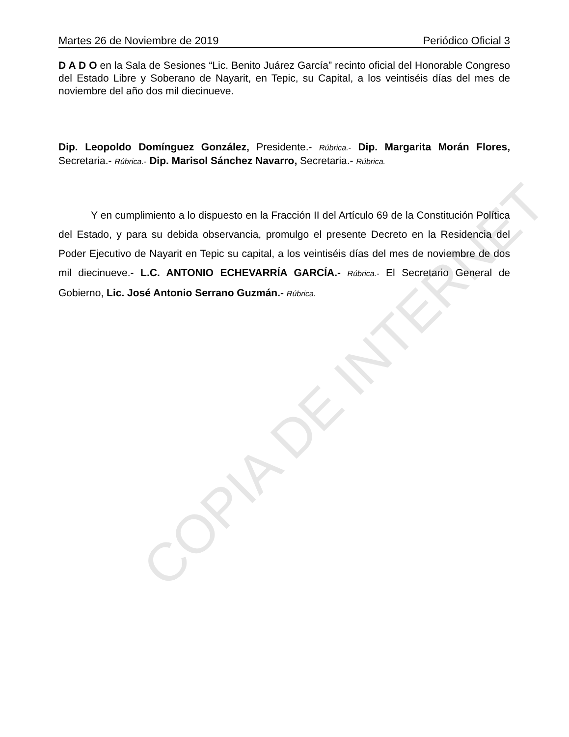COPIA DE INTERNET
Martes 26 de Noviembre de 2019 Periódico Oficial 3
D A D O en la Sala de Sesiones “Lic. Benito Juárez García” recinto oficial del Honorable Congreso del Estado Libre y Soberano de Nayarit, en Tepic, su Capital, a los veintiséis días del mes de noviembre del año dos mil diecinueve.
Dip. Leopoldo Domínguez González, Presidente.- Rúbrica.- Dip. Margarita Morán Flores, Secretaria.- Rúbrica.- Dip. Marisol Sánchez Navarro, Secretaria.- Rúbrica.
Y en cumplimiento a lo dispuesto en la Fracción II del Artículo 69 de la Constitución Política del Estado, y para su debida observancia, promulgo el presente Decreto en la Residencia del Poder Ejecutivo de Nayarit en Tepic su capital, a los veintiséis días del mes de noviembre de dos mil diecinueve.- L.C. ANTONIO ECHEVARRÍA GARCÍA.- Rúbrica.- El Secretario General de Gobierno, Lic. José Antonio Serrano Guzmán.- Rúbrica.